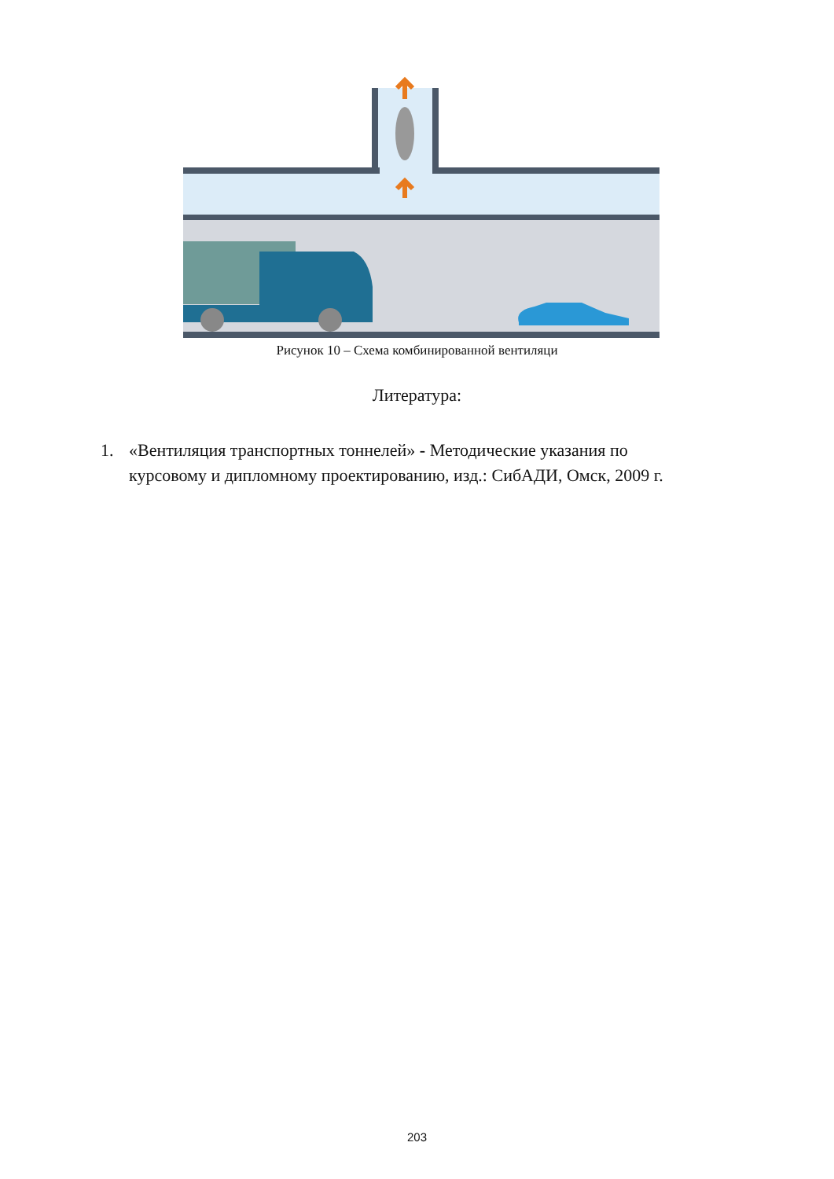Рисунок 10 – Схема комбинированной вентиляци
Литература:
1. «Вентиляция транспортных тоннелей» - Методические указания по
курсовому и дипломному проектированию, изд.: СибАДИ, Омск, 2009 г.
203